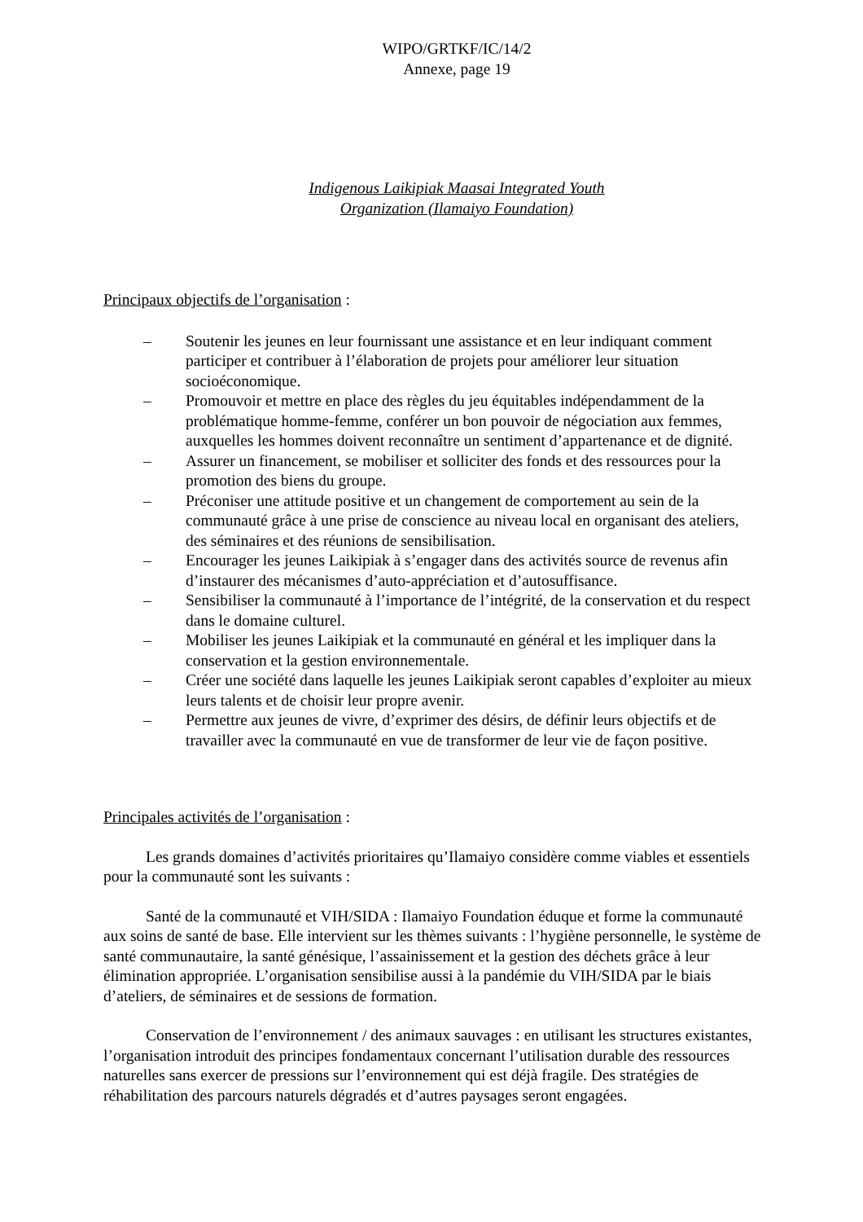WIPO/GRTKF/IC/14/2
Annexe, page 19
Indigenous Laikipiak Maasai Integrated Youth
Organization (Ilamaiyo Foundation)
Principaux objectifs de l’organisation :
– Soutenir les jeunes en leur fournissant une assistance et en leur indiquant comment participer et contribuer à l’élaboration de projets pour améliorer leur situation socioéconomique.
– Promouvoir et mettre en place des règles du jeu équitables indépendamment de la problématique homme-femme, conférer un bon pouvoir de négociation aux femmes, auxquelles les hommes doivent reconnaître un sentiment d’appartenance et de dignité.
– Assurer un financement, se mobiliser et solliciter des fonds et des ressources pour la promotion des biens du groupe.
– Préconiser une attitude positive et un changement de comportement au sein de la communauté grâce à une prise de conscience au niveau local en organisant des ateliers, des séminaires et des réunions de sensibilisation.
– Encourager les jeunes Laikipiak à s’engager dans des activités source de revenus afin d’instaurer des mécanismes d’auto-appréciation et d’autosuffisance.
– Sensibiliser la communauté à l’importance de l’intégrité, de la conservation et du respect dans le domaine culturel.
– Mobiliser les jeunes Laikipiak et la communauté en général et les impliquer dans la conservation et la gestion environnementale.
– Créer une société dans laquelle les jeunes Laikipiak seront capables d’exploiter au mieux leurs talents et de choisir leur propre avenir.
– Permettre aux jeunes de vivre, d’exprimer des désirs, de définir leurs objectifs et de travailler avec la communauté en vue de transformer de leur vie de façon positive.
Principales activités de l’organisation :
Les grands domaines d’activités prioritaires qu’Ilamaiyo considère comme viables et essentiels pour la communauté sont les suivants :
Santé de la communauté et VIH/SIDA : Ilamaiyo Foundation éduque et forme la communauté aux soins de santé de base. Elle intervient sur les thèmes suivants : l’hygiène personnelle, le système de santé communautaire, la santé génésique, l’assainissement et la gestion des déchets grâce à leur élimination appropriée. L’organisation sensibilise aussi à la pandémie du VIH/SIDA par le biais d’ateliers, de séminaires et de sessions de formation.
Conservation de l’environnement / des animaux sauvages : en utilisant les structures existantes, l’organisation introduit des principes fondamentaux concernant l’utilisation durable des ressources naturelles sans exercer de pressions sur l’environnement qui est déjà fragile. Des stratégies de réhabilitation des parcours naturels dégradés et d’autres paysages seront engagées.